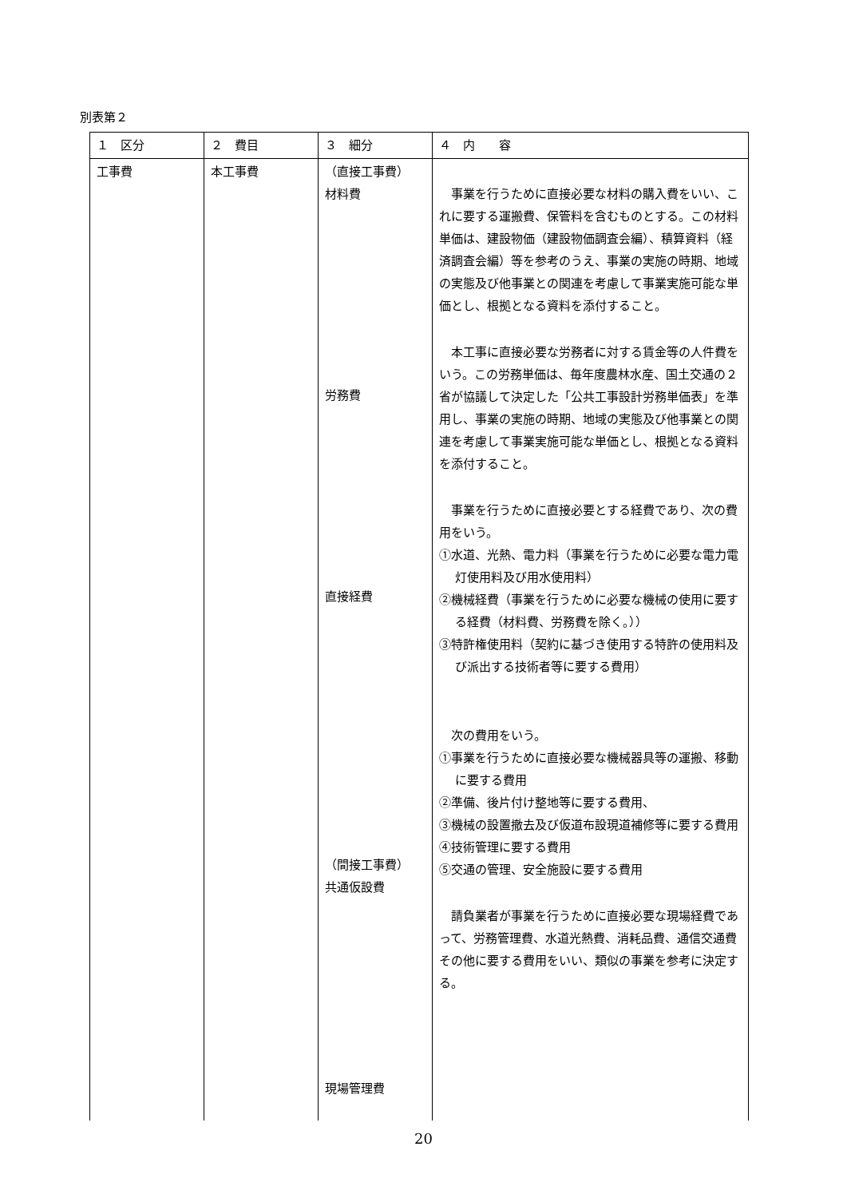別表第２
| １ 区分 | ２ 費目 | ３ 細分 | ４ 内 容 |
| --- | --- | --- | --- |
| 工事費 | 本工事費 | （直接工事費） 材料費 労務費 直接経費 （間接工事費） 共通仮設費 現場管理費 | 事業を行うために直接必要な材料の購入費をいい、これに要する運搬費、保管料を含むものとする。この材料単価は、建設物価（建設物価調査会編）、積算資料（経済調査会編）等を参考のうえ、事業の実施の時期、地域の実態及び他事業との関連を考慮して事業実施可能な単価とし、根拠となる資料を添付すること。 本工事に直接必要な労務者に対する賃金等の人件費をいう。この労務単価は、毎年度農林水産、国土交通の２省が協議して決定した「公共工事設計労務単価表」を準用し、事業の実施の時期、地域の実態及び他事業との関連を考慮して事業実施可能な単価とし、根拠となる資料を添付すること。 事業を行うために直接必要とする経費であり、次の費用をいう。 ①水道、光熱、電力料（事業を行うために必要な電力電灯使用料及び用水使用料） ②機械経費（事業を行うために必要な機械の使用に要する経費（材料費、労務費を除く。）） ③特許権使用料（契約に基づき使用する特許の使用料及び派出する技術者等に要する費用） 次の費用をいう。 ①事業を行うために直接必要な機械器具等の運搬、移動に要する費用 ②準備、後片付け整地等に要する費用、 ③機械の設置撤去及び仮道布設現道補修等に要する費用 ④技術管理に要する費用 ⑤交通の管理、安全施設に要する費用 請負業者が事業を行うために直接必要な現場経費であって、労務管理費、水道光熱費、消耗品費、通信交通費その他に要する費用をいい、類似の事業を参考に決定する。 |
20